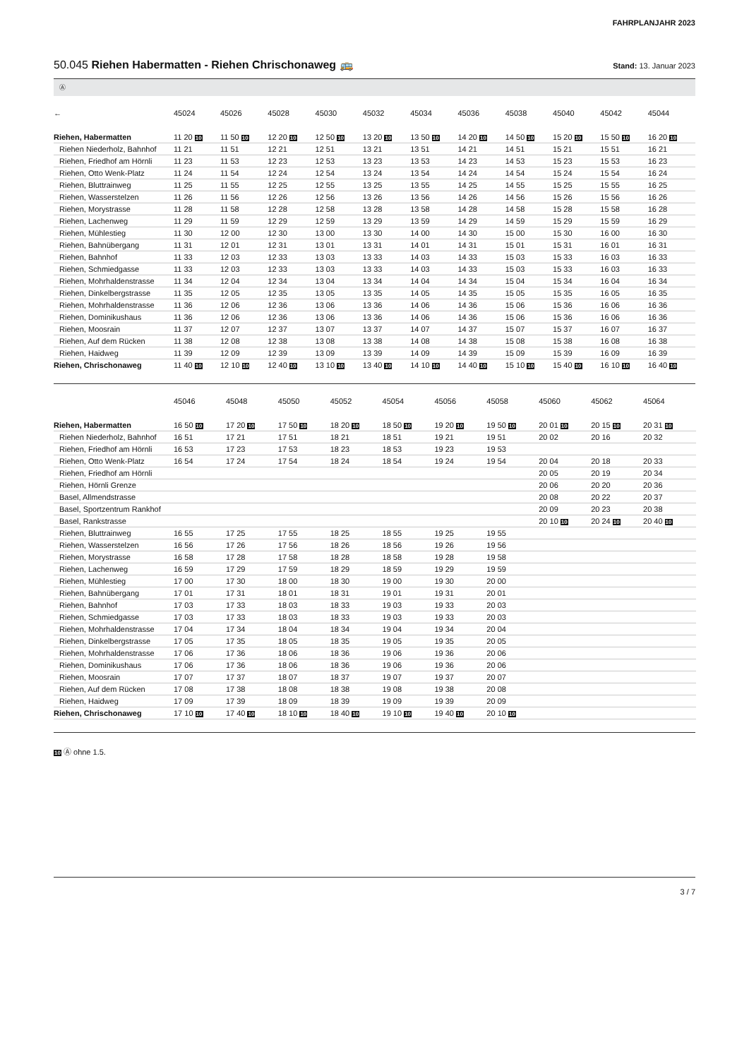FAHRPLANJAHR 2023
50.045 Riehen Habermatten - Riehen Chrischonaweg 🚌
Stand: 13. Januar 2023
Ⓐ
| ← | 45024 | 45026 | 45028 | 45030 | 45032 | 45034 | 45036 | 45038 | 45040 | 45042 | 45044 |
| --- | --- | --- | --- | --- | --- | --- | --- | --- | --- | --- | --- |
| Riehen, Habermatten | 11 20 10 | 11 50 10 | 12 20 10 | 12 50 10 | 13 20 10 | 13 50 10 | 14 20 10 | 14 50 10 | 15 20 10 | 15 50 10 | 16 20 10 |
| Riehen Niederholz, Bahnhof | 11 21 | 11 51 | 12 21 | 12 51 | 13 21 | 13 51 | 14 21 | 14 51 | 15 21 | 15 51 | 16 21 |
| Riehen, Friedhof am Hörnli | 11 23 | 11 53 | 12 23 | 12 53 | 13 23 | 13 53 | 14 23 | 14 53 | 15 23 | 15 53 | 16 23 |
| Riehen, Otto Wenk-Platz | 11 24 | 11 54 | 12 24 | 12 54 | 13 24 | 13 54 | 14 24 | 14 54 | 15 24 | 15 54 | 16 24 |
| Riehen, Bluttrainweg | 11 25 | 11 55 | 12 25 | 12 55 | 13 25 | 13 55 | 14 25 | 14 55 | 15 25 | 15 55 | 16 25 |
| Riehen, Wasserstelzen | 11 26 | 11 56 | 12 26 | 12 56 | 13 26 | 13 56 | 14 26 | 14 56 | 15 26 | 15 56 | 16 26 |
| Riehen, Morystrasse | 11 28 | 11 58 | 12 28 | 12 58 | 13 28 | 13 58 | 14 28 | 14 58 | 15 28 | 15 58 | 16 28 |
| Riehen, Lachenweg | 11 29 | 11 59 | 12 29 | 12 59 | 13 29 | 13 59 | 14 29 | 14 59 | 15 29 | 15 59 | 16 29 |
| Riehen, Mühlestieg | 11 30 | 12 00 | 12 30 | 13 00 | 13 30 | 14 00 | 14 30 | 15 00 | 15 30 | 16 00 | 16 30 |
| Riehen, Bahnübergang | 11 31 | 12 01 | 12 31 | 13 01 | 13 31 | 14 01 | 14 31 | 15 01 | 15 31 | 16 01 | 16 31 |
| Riehen, Bahnhof | 11 33 | 12 03 | 12 33 | 13 03 | 13 33 | 14 03 | 14 33 | 15 03 | 15 33 | 16 03 | 16 33 |
| Riehen, Schmiedgasse | 11 33 | 12 03 | 12 33 | 13 03 | 13 33 | 14 03 | 14 33 | 15 03 | 15 33 | 16 03 | 16 33 |
| Riehen, Mohrhaldenstrasse | 11 34 | 12 04 | 12 34 | 13 04 | 13 34 | 14 04 | 14 34 | 15 04 | 15 34 | 16 04 | 16 34 |
| Riehen, Dinkelbergstrasse | 11 35 | 12 05 | 12 35 | 13 05 | 13 35 | 14 05 | 14 35 | 15 05 | 15 35 | 16 05 | 16 35 |
| Riehen, Mohrhaldenstrasse | 11 36 | 12 06 | 12 36 | 13 06 | 13 36 | 14 06 | 14 36 | 15 06 | 15 36 | 16 06 | 16 36 |
| Riehen, Dominikushaus | 11 36 | 12 06 | 12 36 | 13 06 | 13 36 | 14 06 | 14 36 | 15 06 | 15 36 | 16 06 | 16 36 |
| Riehen, Moosrain | 11 37 | 12 07 | 12 37 | 13 07 | 13 37 | 14 07 | 14 37 | 15 07 | 15 37 | 16 07 | 16 37 |
| Riehen, Auf dem Rücken | 11 38 | 12 08 | 12 38 | 13 08 | 13 38 | 14 08 | 14 38 | 15 08 | 15 38 | 16 08 | 16 38 |
| Riehen, Haidweg | 11 39 | 12 09 | 12 39 | 13 09 | 13 39 | 14 09 | 14 39 | 15 09 | 15 39 | 16 09 | 16 39 |
| Riehen, Chrischonaweg | 11 40 10 | 12 10 10 | 12 40 10 | 13 10 10 | 13 40 10 | 14 10 10 | 14 40 10 | 15 10 10 | 15 40 10 | 16 10 10 | 16 40 10 |
| | 45046 | 45048 | 45050 | 45052 | 45054 | 45056 | 45058 | 45060 | 45062 | 45064 | |
| --- | --- | --- | --- | --- | --- | --- | --- | --- | --- | --- | --- |
| Riehen, Habermatten | 16 50 10 | 17 20 10 | 17 50 10 | 18 20 10 | 18 50 10 | 19 20 10 | 19 50 10 | 20 01 10 | 20 15 10 | 20 31 10 | |
| Riehen Niederholz, Bahnhof | 16 51 | 17 21 | 17 51 | 18 21 | 18 51 | 19 21 | 19 51 | 20 02 | 20 16 | 20 32 | |
| Riehen, Friedhof am Hörnli | 16 53 | 17 23 | 17 53 | 18 23 | 18 53 | 19 23 | 19 53 | | | | |
| Riehen, Otto Wenk-Platz | 16 54 | 17 24 | 17 54 | 18 24 | 18 54 | 19 24 | 19 54 | 20 04 | 20 18 | 20 33 | |
| Riehen, Friedhof am Hörnli | | | | | | | | 20 05 | 20 19 | 20 34 | |
| Riehen, Hörnli Grenze | | | | | | | | 20 06 | 20 20 | 20 36 | |
| Basel, Allmendstrasse | | | | | | | | 20 08 | 20 22 | 20 37 | |
| Basel, Sportzentrum Rankhof | | | | | | | | 20 09 | 20 23 | 20 38 | |
| Basel, Rankstrasse | | | | | | | | 20 10 10 | 20 24 10 | 20 40 10 | |
| Riehen, Bluttrainweg | 16 55 | 17 25 | 17 55 | 18 25 | 18 55 | 19 25 | 19 55 | | | | |
| Riehen, Wasserstelzen | 16 56 | 17 26 | 17 56 | 18 26 | 18 56 | 19 26 | 19 56 | | | | |
| Riehen, Morystrasse | 16 58 | 17 28 | 17 58 | 18 28 | 18 58 | 19 28 | 19 58 | | | | |
| Riehen, Lachenweg | 16 59 | 17 29 | 17 59 | 18 29 | 18 59 | 19 29 | 19 59 | | | | |
| Riehen, Mühlestieg | 17 00 | 17 30 | 18 00 | 18 30 | 19 00 | 19 30 | 20 00 | | | | |
| Riehen, Bahnübergang | 17 01 | 17 31 | 18 01 | 18 31 | 19 01 | 19 31 | 20 01 | | | | |
| Riehen, Bahnhof | 17 03 | 17 33 | 18 03 | 18 33 | 19 03 | 19 33 | 20 03 | | | | |
| Riehen, Schmiedgasse | 17 03 | 17 33 | 18 03 | 18 33 | 19 03 | 19 33 | 20 03 | | | | |
| Riehen, Mohrhaldenstrasse | 17 04 | 17 34 | 18 04 | 18 34 | 19 04 | 19 34 | 20 04 | | | | |
| Riehen, Dinkelbergstrasse | 17 05 | 17 35 | 18 05 | 18 35 | 19 05 | 19 35 | 20 05 | | | | |
| Riehen, Mohrhaldenstrasse | 17 06 | 17 36 | 18 06 | 18 36 | 19 06 | 19 36 | 20 06 | | | | |
| Riehen, Dominikushaus | 17 06 | 17 36 | 18 06 | 18 36 | 19 06 | 19 36 | 20 06 | | | | |
| Riehen, Moosrain | 17 07 | 17 37 | 18 07 | 18 37 | 19 07 | 19 37 | 20 07 | | | | |
| Riehen, Auf dem Rücken | 17 08 | 17 38 | 18 08 | 18 38 | 19 08 | 19 38 | 20 08 | | | | |
| Riehen, Haidweg | 17 09 | 17 39 | 18 09 | 18 39 | 19 09 | 19 39 | 20 09 | | | | |
| Riehen, Chrischonaweg | 17 10 10 | 17 40 10 | 18 10 10 | 18 40 10 | 19 10 10 | 19 40 10 | 20 10 10 | | | | |
10 Ⓐ ohne 1.5.
3 / 7